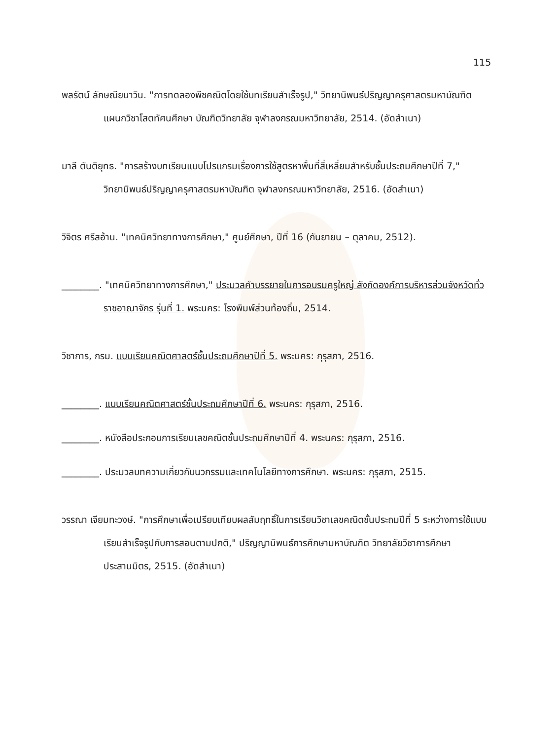115
พลรัตน์ ลักษณียนาวิน. "การทดลองพีชคณิตโดยใช้บทเรียนสำเร็จรูป," วิทยานิพนธ์ปริญญาครุศาสตรมหาบัณฑิต แผนกวิชาโสตทัศนศึกษา บัณฑิตวิทยาลัย จุฬาลงกรณมหาวิทยาลัย, 2514. (อัดสำเนา)
มาลี ตันติยุทธ. "การสร้างบทเรียนแบบโปรแกรมเรื่องการใช้สูตรหาพื้นที่สี่เหลี่ยมสำหรับชั้นประถมศึกษาปีที่ 7," วิทยานิพนธ์ปริญญาครุศาสตรมหาบัณฑิต จุฬาลงกรณมหาวิทยาลัย, 2516. (อัดสำเนา)
วิจิตร ศรีสอ้าน. "เทคนิควิทยาทางการศึกษา," ศูนย์ศึกษา, ปีที่ 16 (กันยายน – ตุลาคม, 2512).
________. "เทคนิควิทยาทางการศึกษา," ประมวลคำบรรยายในการอบรมครูใหญ่ สังกัดองค์การบริหารส่วนจังหวัดทั่วราชอาณาจักร รุ่นที่ 1. พระนคร: โรงพิมพ์ส่วนท้องถิ่น, 2514.
วิชาการ, กรม. แบบเรียนคณิตศาสตร์ชั้นประถมศึกษาปีที่ 5. พระนคร: กุรุสภา, 2516.
________. แบบเรียนคณิตศาสตร์ชั้นประถมศึกษาปีที่ 6. พระนคร: กุรุสภา, 2516.
________. หนังสือประกอบการเรียนเลขคณิตชั้นประถมศึกษาปีที่ 4. พระนคร: กุรุสภา, 2516.
________. ประมวลบทความเกี่ยวกับนวกรรมและเทคโนโลยีทางการศึกษา. พระนคร: กุรุสภา, 2515.
วรรณา เจียมทะวงษ์. "การศึกษาเพื่อเปรียบเทียบผลสัมฤทธิ์ในการเรียนวิชาเลขคณิตชั้นประถมปีที่ 5 ระหว่างการใช้แบบเรียนสำเร็จรูปกับการสอนตามปกติ," ปริญญานิพนธ์การศึกษามหาบัณฑิต วิทยาลัยวิชาการศึกษาประสานมิตร, 2515. (อัดสำเนา)